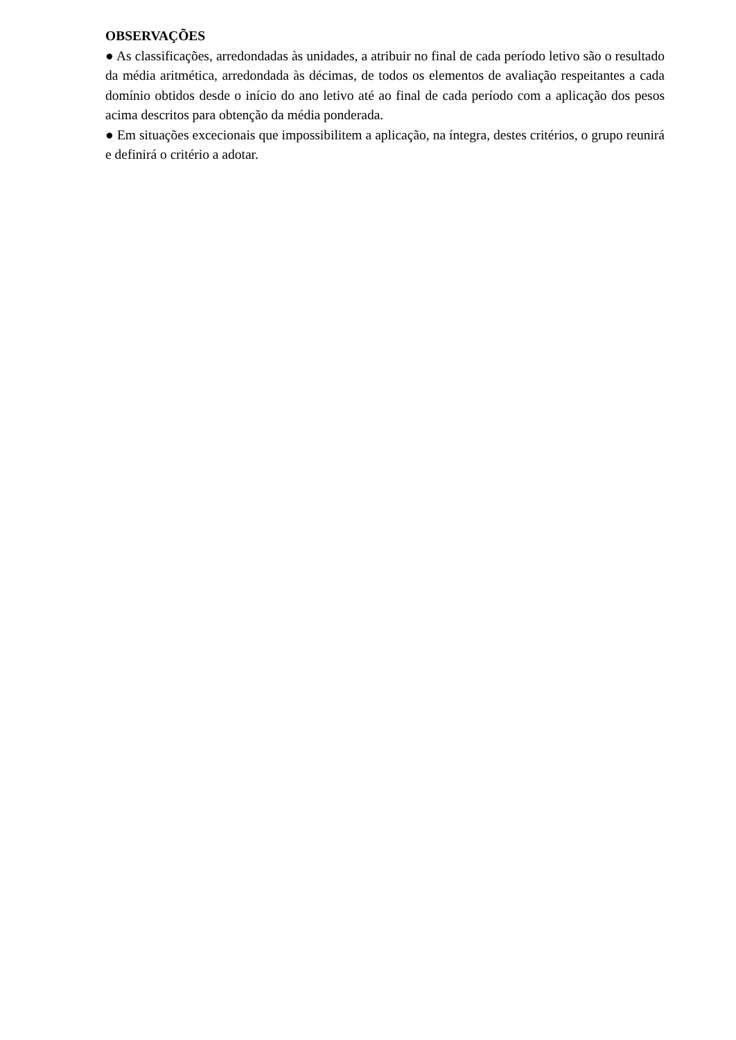OBSERVAÇÕES
● As classificações, arredondadas às unidades, a atribuir no final de cada período letivo são o resultado da média aritmética, arredondada às décimas, de todos os elementos de avaliação respeitantes a cada domínio obtidos desde o início do ano letivo até ao final de cada período com a aplicação dos pesos acima descritos para obtenção da média ponderada.
● Em situações excecionais que impossibilitem a aplicação, na íntegra, destes critérios, o grupo reunirá e definirá o critério a adotar.